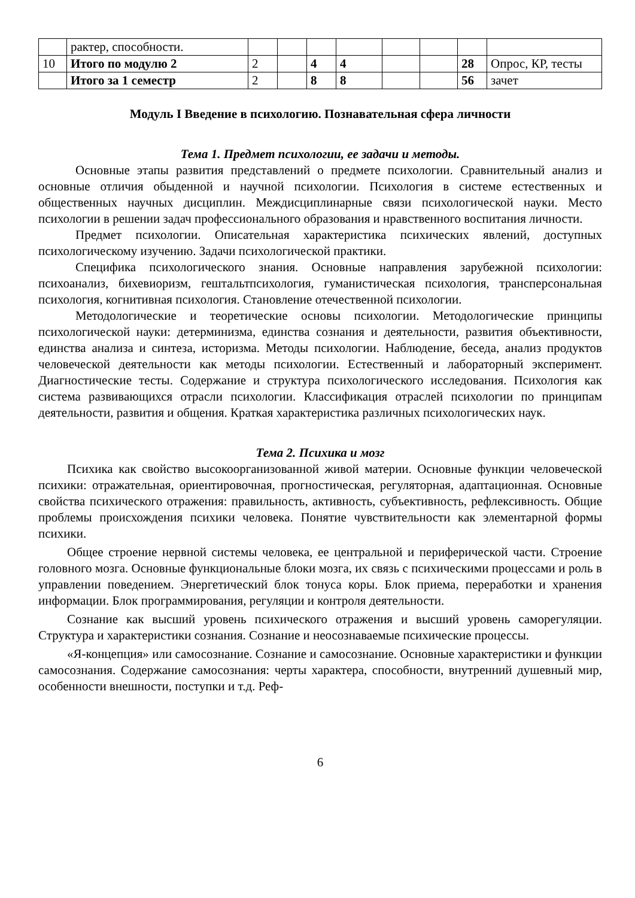| | рактер, способности. | | | | | | | | |
| 10 | Итого по модулю 2 | 2 | | 4 | 4 | | | 28 | Опрос, КР, тесты |
| | Итого за 1 семестр | 2 | | 8 | 8 | | | 56 | зачет |
Модуль I Введение в психологию. Познавательная сфера личности
Тема 1. Предмет психологии, ее задачи и методы.
Основные этапы развития представлений о предмете психологии. Сравнительный анализ и основные отличия обыденной и научной психологии. Психология в системе естественных и общественных научных дисциплин. Междисциплинарные связи психологической науки. Место психологии в решении задач профессионального образования и нравственного воспитания личности.
Предмет психологии. Описательная характеристика психических явлений, доступных психологическому изучению. Задачи психологической практики.
Специфика психологического знания. Основные направления зарубежной психологии: психоанализ, бихевиоризм, гештальтпсихология, гуманистическая психология, трансперсональная психология, когнитивная психология. Становление отечественной психологии.
Методологические и теоретические основы психологии. Методологические принципы психологической науки: детерминизма, единства сознания и деятельности, развития объективности, единства анализа и синтеза, историзма. Методы психологии. Наблюдение, беседа, анализ продуктов человеческой деятельности как методы психологии. Естественный и лабораторный эксперимент. Диагностические тесты. Содержание и структура психологического исследования. Психология как система развивающихся отрасли психологии. Классификация отраслей психологии по принципам деятельности, развития и общения. Краткая характеристика различных психологических наук.
Тема 2. Психика и мозг
Психика как свойство высокоорганизованной живой материи. Основные функции человеческой психики: отражательная, ориентировочная, прогностическая, регуляторная, адаптационная. Основные свойства психического отражения: правильность, активность, субъективность, рефлексивность. Общие проблемы происхождения психики человека. Понятие чувствительности как элементарной формы психики.
Общее строение нервной системы человека, ее центральной и периферической части. Строение головного мозга. Основные функциональные блоки мозга, их связь с психическими процессами и роль в управлении поведением. Энергетический блок тонуса коры. Блок приема, переработки и хранения информации. Блок программирования, регуляции и контроля деятельности.
Сознание как высший уровень психического отражения и высший уровень саморегуляции. Структура и характеристики сознания. Сознание и неосознаваемые психические процессы.
«Я-концепция» или самосознание. Сознание и самосознание. Основные характеристики и функции самосознания. Содержание самосознания: черты характера, способности, внутренний душевный мир, особенности внешности, поступки и т.д. Реф-
6